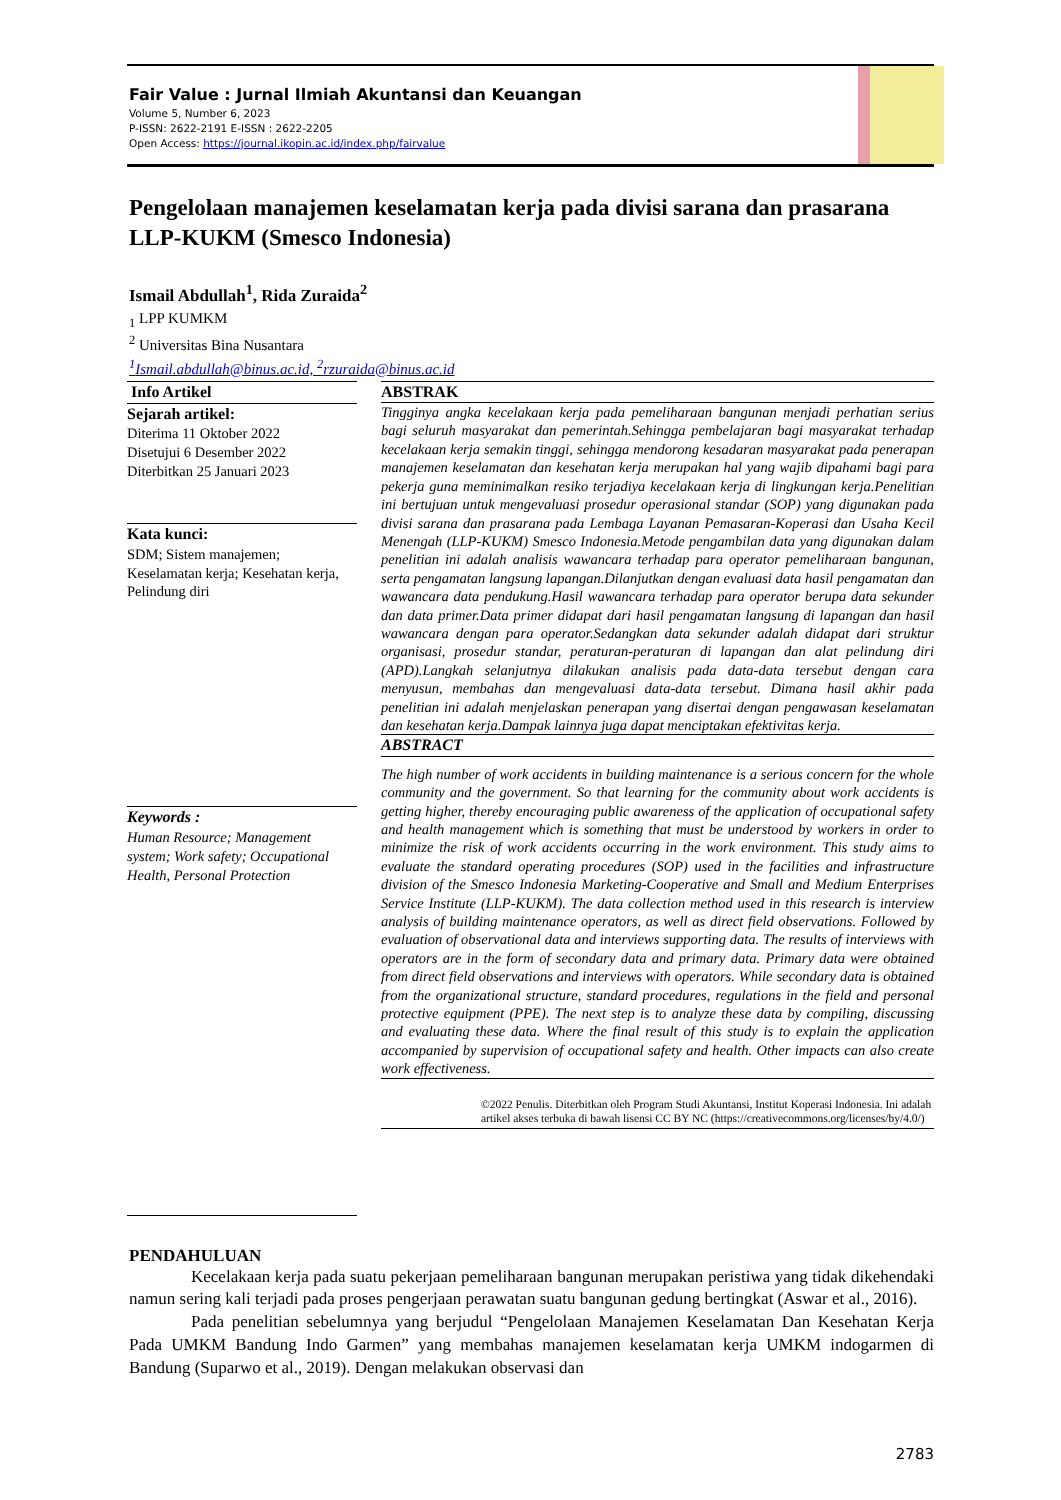Fair Value : Jurnal Ilmiah Akuntansi dan Keuangan
Volume 5, Number 6, 2023
P-ISSN: 2622-2191 E-ISSN : 2622-2205
Open Access: https://journal.ikopin.ac.id/index.php/fairvalue
Pengelolaan manajemen keselamatan kerja pada divisi sarana dan prasarana LLP-KUKM (Smesco Indonesia)
Ismail Abdullah<sup>1</sup>, Rida Zuraida<sup>2</sup>
<sub>1</sub> LPP KUMKM
<sup>2</sup> Universitas Bina Nusantara
<sup>1</sup> Ismail.abdullah@binus.ac.id, <sup>2</sup>rzuraida@binus.ac.id
Info Artikel
Sejarah artikel:
Diterima 11 Oktober 2022
Disetujui 6 Desember 2022
Diterbitkan 25 Januari 2023
Kata kunci:
SDM; Sistem manajemen; Keselamatan kerja; Kesehatan kerja, Pelindung diri
Keywords :
Human Resource; Management system; Work safety; Occupational Health, Personal Protection
ABSTRAK
Tingginya angka kecelakaan kerja pada pemeliharaan bangunan menjadi perhatian serius bagi seluruh masyarakat dan pemerintah.Sehingga pembelajaran bagi masyarakat terhadap kecelakaan kerja semakin tinggi, sehingga mendorong kesadaran masyarakat pada penerapan manajemen keselamatan dan kesehatan kerja merupakan hal yang wajib dipahami bagi para pekerja guna meminimalkan resiko terjadiya kecelakaan kerja di lingkungan kerja.Penelitian ini bertujuan untuk mengevaluasi prosedur operasional standar (SOP) yang digunakan pada divisi sarana dan prasarana pada Lembaga Layanan Pemasaran-Koperasi dan Usaha Kecil Menengah (LLP-KUKM) Smesco Indonesia.Metode pengambilan data yang digunakan dalam penelitian ini adalah analisis wawancara terhadap para operator pemeliharaan bangunan, serta pengamatan langsung lapangan.Dilanjutkan dengan evaluasi data hasil pengamatan dan wawancara data pendukung.Hasil wawancara terhadap para operator berupa data sekunder dan data primer.Data primer didapat dari hasil pengamatan langsung di lapangan dan hasil wawancara dengan para operator.Sedangkan data sekunder adalah didapat dari struktur organisasi, prosedur standar, peraturan-peraturan di lapangan dan alat pelindung diri (APD).Langkah selanjutnya dilakukan analisis pada data-data tersebut dengan cara menyusun, membahas dan mengevaluasi data-data tersebut. Dimana hasil akhir pada penelitian ini adalah menjelaskan penerapan yang disertai dengan pengawasan keselamatan dan kesehatan kerja.Dampak lainnya juga dapat menciptakan efektivitas kerja.
ABSTRACT
The high number of work accidents in building maintenance is a serious concern for the whole community and the government. So that learning for the community about work accidents is getting higher, thereby encouraging public awareness of the application of occupational safety and health management which is something that must be understood by workers in order to minimize the risk of work accidents occurring in the work environment. This study aims to evaluate the standard operating procedures (SOP) used in the facilities and infrastructure division of the Smesco Indonesia Marketing-Cooperative and Small and Medium Enterprises Service Institute (LLP-KUKM). The data collection method used in this research is interview analysis of building maintenance operators, as well as direct field observations. Followed by evaluation of observational data and interviews supporting data. The results of interviews with operators are in the form of secondary data and primary data. Primary data were obtained from direct field observations and interviews with operators. While secondary data is obtained from the organizational structure, standard procedures, regulations in the field and personal protective equipment (PPE). The next step is to analyze these data by compiling, discussing and evaluating these data. Where the final result of this study is to explain the application accompanied by supervision of occupational safety and health. Other impacts can also create work effectiveness.
©2022 Penulis. Diterbitkan oleh Program Studi Akuntansi, Institut Koperasi Indonesia. Ini adalah artikel akses terbuka di bawah lisensi CC BY NC (https://creativecommons.org/licenses/by/4.0/)
PENDAHULUAN
Kecelakaan kerja pada suatu pekerjaan pemeliharaan bangunan merupakan peristiwa yang tidak dikehendaki namun sering kali terjadi pada proses pengerjaan perawatan suatu bangunan gedung bertingkat (Aswar et al., 2016).
Pada penelitian sebelumnya yang berjudul “Pengelolaan Manajemen Keselamatan Dan Kesehatan Kerja Pada UMKM Bandung Indo Garmen” yang membahas manajemen keselamatan kerja UMKM indogarmen di Bandung (Suparwo et al., 2019). Dengan melakukan observasi dan
2783